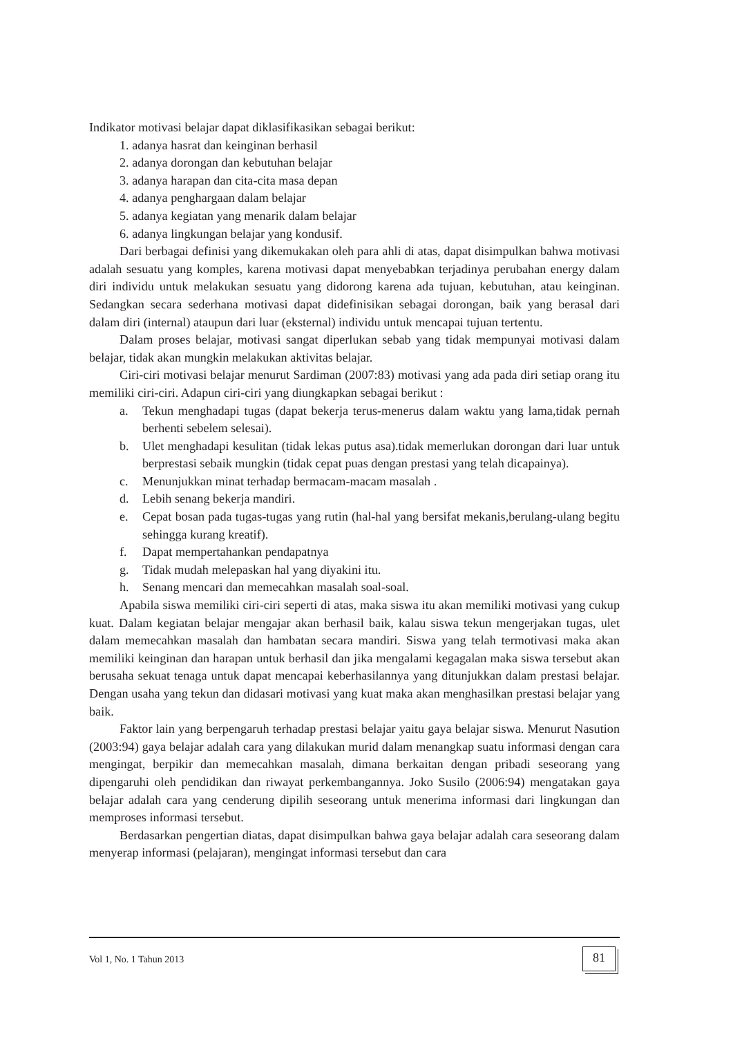Indikator motivasi belajar dapat diklasifikasikan sebagai berikut:
1. adanya hasrat dan keinginan berhasil
2. adanya dorongan dan kebutuhan belajar
3. adanya harapan dan cita-cita masa depan
4. adanya penghargaan dalam belajar
5. adanya kegiatan yang menarik dalam belajar
6. adanya lingkungan belajar yang kondusif.
Dari berbagai definisi yang dikemukakan oleh para ahli di atas, dapat disimpulkan bahwa motivasi adalah sesuatu yang komples, karena motivasi dapat menyebabkan terjadinya perubahan energy dalam diri individu untuk melakukan sesuatu yang didorong karena ada tujuan, kebutuhan, atau keinginan. Sedangkan secara sederhana motivasi dapat didefinisikan sebagai dorongan, baik yang berasal dari dalam diri (internal) ataupun dari luar (eksternal) individu untuk mencapai tujuan tertentu.
Dalam proses belajar, motivasi sangat diperlukan sebab yang tidak mempunyai motivasi dalam belajar, tidak akan mungkin melakukan aktivitas belajar.
Ciri-ciri motivasi belajar menurut Sardiman (2007:83) motivasi yang ada pada diri setiap orang itu memiliki ciri-ciri. Adapun ciri-ciri yang diungkapkan sebagai berikut :
a. Tekun menghadapi tugas (dapat bekerja terus-menerus dalam waktu yang lama,tidak pernah berhenti sebelem selesai).
b. Ulet menghadapi kesulitan (tidak lekas putus asa).tidak memerlukan dorongan dari luar untuk berprestasi sebaik mungkin (tidak cepat puas dengan prestasi yang telah dicapainya).
c. Menunjukkan minat terhadap bermacam-macam masalah .
d. Lebih senang bekerja mandiri.
e. Cepat bosan pada tugas-tugas yang rutin (hal-hal yang bersifat mekanis,berulang-ulang begitu sehingga kurang kreatif).
f. Dapat mempertahankan pendapatnya
g. Tidak mudah melepaskan hal yang diyakini itu.
h. Senang mencari dan memecahkan masalah soal-soal.
Apabila siswa memiliki ciri-ciri seperti di atas, maka siswa itu akan memiliki motivasi yang cukup kuat. Dalam kegiatan belajar mengajar akan berhasil baik, kalau siswa tekun mengerjakan tugas, ulet dalam memecahkan masalah dan hambatan secara mandiri. Siswa yang telah termotivasi maka akan memiliki keinginan dan harapan untuk berhasil dan jika mengalami kegagalan maka siswa tersebut akan berusaha sekuat tenaga untuk dapat mencapai keberhasilannya yang ditunjukkan dalam prestasi belajar. Dengan usaha yang tekun dan didasari motivasi yang kuat maka akan menghasilkan prestasi belajar yang baik.
Faktor lain yang berpengaruh terhadap prestasi belajar yaitu gaya belajar siswa. Menurut Nasution (2003:94) gaya belajar adalah cara yang dilakukan murid dalam menangkap suatu informasi dengan cara mengingat, berpikir dan memecahkan masalah, dimana berkaitan dengan pribadi seseorang yang dipengaruhi oleh pendidikan dan riwayat perkembangannya. Joko Susilo (2006:94) mengatakan gaya belajar adalah cara yang cenderung dipilih seseorang untuk menerima informasi dari lingkungan dan memproses informasi tersebut.
Berdasarkan pengertian diatas, dapat disimpulkan bahwa gaya belajar adalah cara seseorang dalam menyerap informasi (pelajaran), mengingat informasi tersebut dan cara
Vol 1, No. 1 Tahun 2013 81